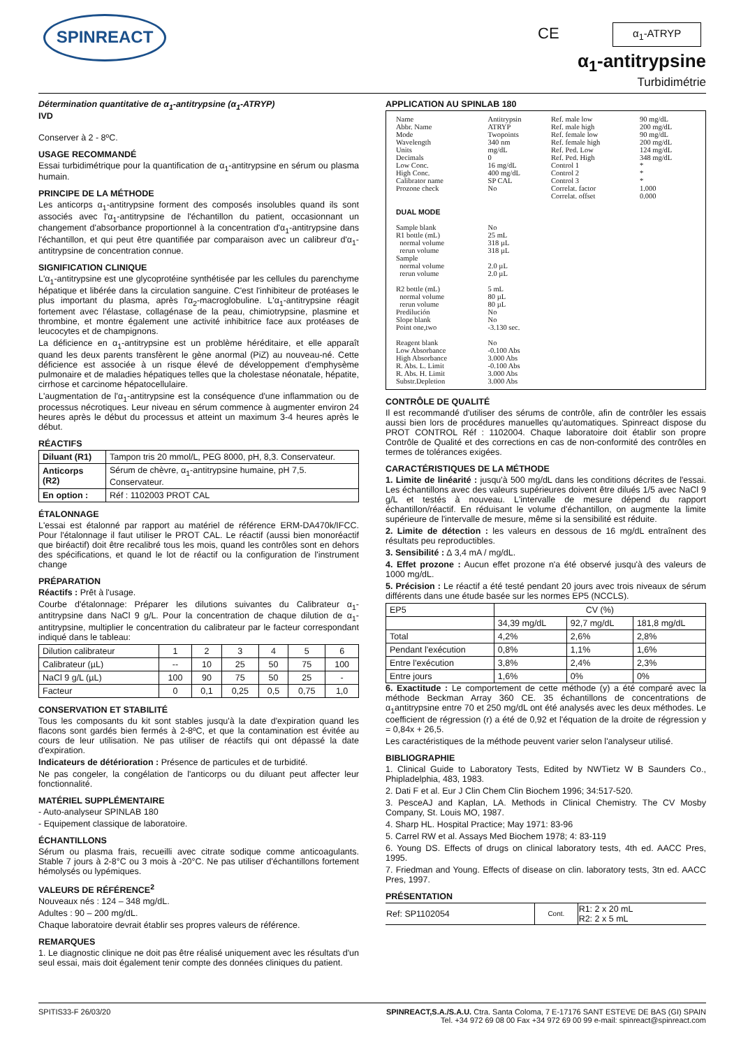SPINREACT C​E α<sub>1</sub>-ATRYP
α<sub>1</sub>-antitrypsine
Turbidimétrie
Détermination quantitative de α<sub>1</sub>-antitrypsine (α<sub>1</sub>-ATRYP)
IVD
Conserver à 2 - 8ºC.
USAGE RECOMMANDÉ
Essai turbidimétrique pour la quantification de α<sub>1</sub>-antitrypsine en sérum ou plasma humain.
PRINCIPE DE LA MÉTHODE
Les anticorps α<sub>1</sub>-antitrypsine forment des composés insolubles quand ils sont associés avec l'α<sub>1</sub>-antitrypsine de l'échantillon du patient, occasionnant un changement d'absorbance proportionnel à la concentration d'α<sub>1</sub>-antitrypsine dans l'échantillon, et qui peut être quantifiée par comparaison avec un calibreur d'α<sub>1</sub>-antitrypsine de concentration connue.
SIGNIFICATION CLINIQUE
L'α<sub>1</sub>-antitrypsine est une glycoprotéine synthétisée par les cellules du parenchyme hépatique et libérée dans la circulation sanguine. C'est l'inhibiteur de protéases le plus important du plasma, après l'α<sub>2</sub>-macroglobuline. L'α<sub>1</sub>-antitrypsine réagit fortement avec l'élastase, collagénase de la peau, chimiotrypsine, plasmine et thrombine, et montre également une activité inhibitrice face aux protéases de leucocytes et de champignons.
La déficience en α<sub>1</sub>-antitrypsine est un problème héréditaire, et elle apparaît quand les deux parents transfèrent le gène anormal (PiZ) au nouveau-né. Cette déficience est associée à un risque élevé de développement d'emphysème pulmonaire et de maladies hépatiques telles que la cholestase néonatale, hépatite, cirrhose et carcinome hépatocellulaire.
L'augmentation de l'α<sub>1</sub>-antitrypsine est la conséquence d'une inflammation ou de processus nécrotiques. Leur niveau en sérum commence à augmenter environ 24 heures après le début du processus et atteint un maximum 3-4 heures après le début.
RÉACTIFS
| Diluant (R1) | Tampon tris 20 mmol/L, PEG 8000, pH, 8,3. Conservateur. |
| Anticorps (R2) | Sérum de chèvre, α<sub>1</sub>-antitrypsine humaine, pH 7,5. Conservateur. |
| En option : | Réf : 1102003 PROT CAL |
ÉTALONNAGE
L'essai est étalonné par rapport au matériel de référence ERM-DA470k/IFCC. Pour l'étalonnage il faut utiliser le PROT CAL. Le réactif (aussi bien monoréactif que biréactif) doit être recalibré tous les mois, quand les contrôles sont en dehors des spécifications, et quand le lot de réactif ou la configuration de l'instrument change
PRÉPARATION
Réactifs : Prêt à l'usage.
Courbe d'étalonnage: Préparer les dilutions suivantes du Calibrateur α<sub>1</sub>-antitrypsine dans NaCl 9 g/L. Pour la concentration de chaque dilution de α<sub>1</sub>-antitrypsine, multiplier le concentration du calibrateur par le facteur correspondant indiqué dans le tableau:
| Dilution calibrateur | 1 | 2 | 3 | 4 | 5 | 6 |
| Calibrateur (µL) | -- | 10 | 25 | 50 | 75 | 100 |
| NaCl 9 g/L (µL) | 100 | 90 | 75 | 50 | 25 | - |
| Facteur | 0 | 0,1 | 0,25 | 0,5 | 0,75 | 1,0 |
CONSERVATION ET STABILITÉ
Tous les composants du kit sont stables jusqu'à la date d'expiration quand les flacons sont gardés bien fermés à 2-8ºC, et que la contamination est évitée au cours de leur utilisation. Ne pas utiliser de réactifs qui ont dépassé la date d'expiration.
Indicateurs de détérioration : Présence de particules et de turbidité.
Ne pas congeler, la congélation de l'anticorps ou du diluant peut affecter leur fonctionnalité.
MATÉRIEL SUPPLÉMENTAIRE
- Auto-analyseur SPINLAB 180
- Equipement classique de laboratoire.
ÉCHANTILLONS
Sérum ou plasma frais, recueilli avec citrate sodique comme anticoagulants. Stable 7 jours à 2-8°C ou 3 mois à -20°C. Ne pas utiliser d'échantillons fortement hémolysés ou lypémiques.
VALEURS DE RÉFÉRENCE<sup>2</sup>
Nouveaux nés : 124 – 348 mg/dL.
Adultes : 90 – 200 mg/dL.
Chaque laboratoire devrait établir ses propres valeurs de référence.
REMARQUES
1. Le diagnostic clinique ne doit pas être réalisé uniquement avec les résultats d'un seul essai, mais doit également tenir compte des données cliniques du patient.
APPLICATION AU SPINLAB 180
| Name Abbr. Name Mode Wavelength Units Decimals Low Conc. High Conc. Calibrator name Prozone check | Antitrypsin ATRYP Twopoints 340 nm mg/dL 0 16 mg/dL 400 mg/dL SP CAL No | Ref. male low Ref. male high Ref. female low Ref. female high Ref. Ped. Low Ref. Ped. High Control 1 Control 2 Control 3 Correlat. factor Correlat. offset | 90 mg/dL 200 mg/dL 90 mg/dL 200 mg/dL 124 mg/dL 348 mg/dL * * * 1.000 0.000 |
| DUAL MODE | | | |
| Sample blank R1 bottle (mL) normal volume rerun volume Sample normal volume rerun volume R2 bottle (mL) normal volume rerun volume Predilución Slope blank Point one,two Reagent blank Low Absorbance High Absorbance R. Abs. L. Limit R. Abs. H. Limit Substr.Depletion | No 25 mL 318 µL 318 µL 2.0 µL 2.0 µL 5 mL 80 µL 80 µL No No -3.130 sec. No -0.100 Abs 3.000 Abs -0.100 Abs 3.000 Abs 3.000 Abs | | |
CONTRÔLE DE QUALITÉ
Il est recommandé d'utiliser des sérums de contrôle, afin de contrôler les essais aussi bien lors de procédures manuelles qu'automatiques. Spinreact dispose du PROT CONTROL Réf : 1102004. Chaque laboratoire doit établir son propre Contrôle de Qualité et des corrections en cas de non-conformité des contrôles en termes de tolérances exigées.
CARACTÉRISTIQUES DE LA MÉTHODE
1. Limite de linéarité : jusqu'à 500 mg/dL dans les conditions décrites de l'essai. Les échantillons avec des valeurs supérieures doivent être dilués 1/5 avec NaCl 9 g/L et testés à nouveau. L'intervalle de mesure dépend du rapport échantillon/réactif. En réduisant le volume d'échantillon, on augmente la limite supérieure de l'intervalle de mesure, même si la sensibilité est réduite.
2. Limite de détection : les valeurs en dessous de 16 mg/dL entraînent des résultats peu reproductibles.
3. Sensibilité : ∆ 3,4 mA / mg/dL.
4. Effet prozone : Aucun effet prozone n'a été observé jusqu'à des valeurs de 1000 mg/dL.
5. Précision : Le réactif a été testé pendant 20 jours avec trois niveaux de sérum différents dans une étude basée sur les normes EP5 (NCCLS).
| EP5 | CV (%) | | |
| | 34,39 mg/dL | 92,7 mg/dL | 181,8 mg/dL |
| Total | 4,2% | 2,6% | 2,8% |
| Pendant l'exécution | 0,8% | 1,1% | 1,6% |
| Entre l'exécution | 3,8% | 2,4% | 2,3% |
| Entre jours | 1,6% | 0% | 0% |
6. Exactitude : Le comportement de cette méthode (y) a été comparé avec la méthode Beckman Array 360 CE. 35 échantillons de concentrations de α<sub>1</sub>antitrypsine entre 70 et 250 mg/dL ont été analysés avec les deux méthodes. Le coefficient de régression (r) a été de 0,92 et l'équation de la droite de régression y = 0,84x + 26,5.
Les caractéristiques de la méthode peuvent varier selon l'analyseur utilisé.
BIBLIOGRAPHIE
1. Clinical Guide to Laboratory Tests, Edited by NWTietz W B Saunders Co., Phipladelphia, 483, 1983.
2. Dati F et al. Eur J Clin Chem Clin Biochem 1996; 34:517-520.
3. PesceAJ and Kaplan, LA. Methods in Clinical Chemistry. The CV Mosby Company, St. Louis MO, 1987.
4. Sharp HL. Hospital Practice; May 1971: 83-96
5. Carrel RW et al. Assays Med Biochem 1978; 4: 83-119
6. Young DS. Effects of drugs on clinical laboratory tests, 4th ed. AACC Pres, 1995.
7. Friedman and Young. Effects of disease on clin. laboratory tests, 3tn ed. AACC Pres, 1997.
PRÉSENTATION
| Ref: SP1102054 | Cont. | R1: 2 x 20 mL R2: 2 x 5 mL |
SPITIS33-F 26/03/20 SPINREACT,S.A./S.A.U. Ctra. Santa Coloma, 7 E-17176 SANT ESTEVE DE BAS (GI) SPAIN
Tel. +34 972 69 08 00 Fax +34 972 69 00 99 e-mail: spinreact@spinreact.com